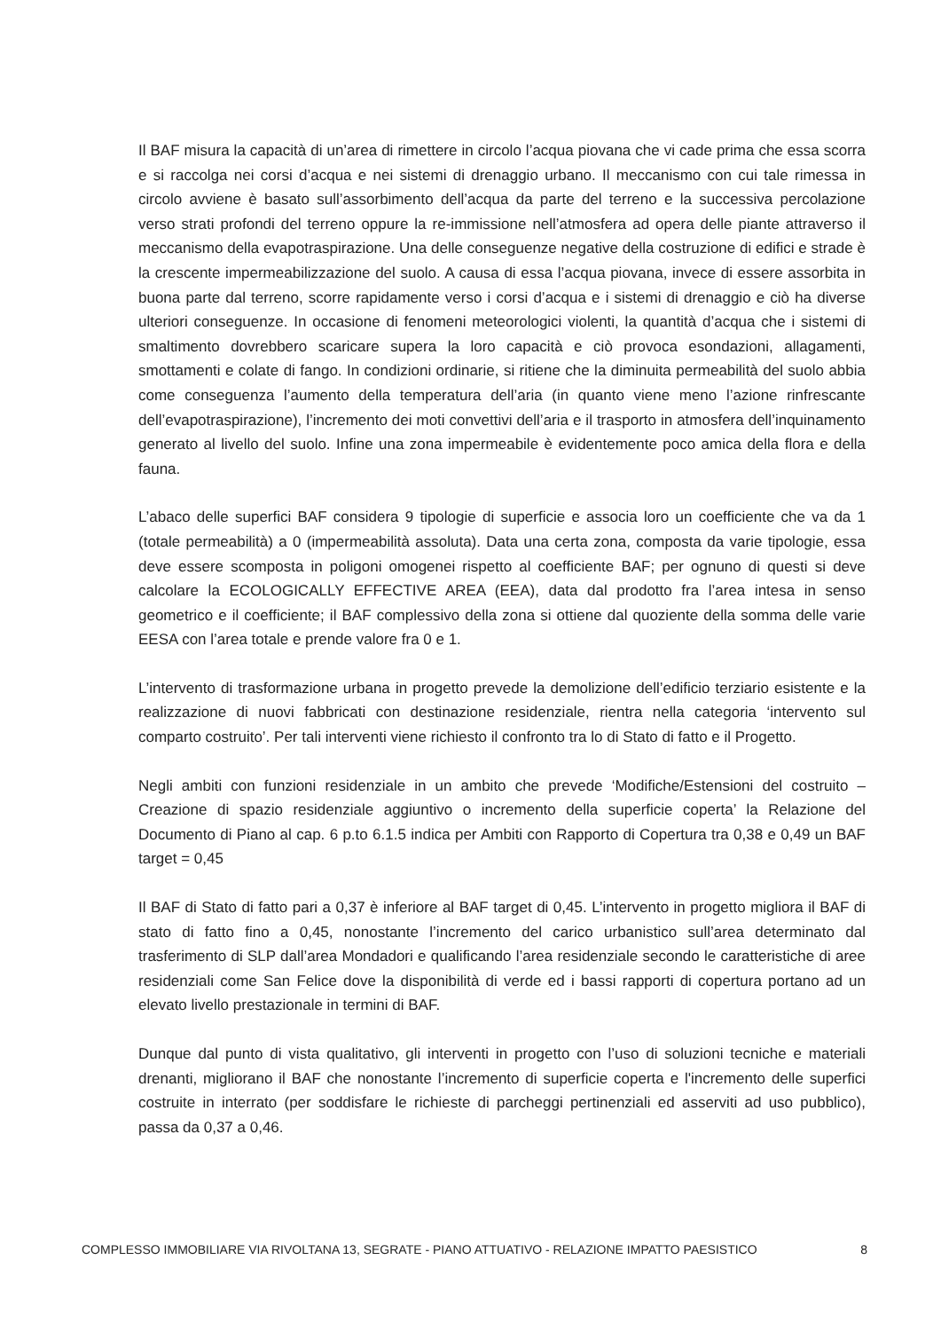Il BAF misura la capacità di un’area di rimettere in circolo l’acqua piovana che vi cade prima che essa scorra e si raccolga nei corsi d’acqua e nei sistemi di drenaggio urbano. Il meccanismo con cui tale rimessa in circolo avviene è basato sull’assorbimento dell’acqua da parte del terreno e la successiva percolazione verso strati profondi del terreno oppure la re-immissione nell’atmosfera ad opera delle piante attraverso il meccanismo della evapotraspirazione. Una delle conseguenze negative della costruzione di edifici e strade è la crescente impermeabilizzazione del suolo. A causa di essa l’acqua piovana, invece di essere assorbita in buona parte dal terreno, scorre rapidamente verso i corsi d’acqua e i sistemi di drenaggio e ciò ha diverse ulteriori conseguenze. In occasione di fenomeni meteorologici violenti, la quantità d’acqua che i sistemi di smaltimento dovrebbero scaricare supera la loro capacità e ciò provoca esondazioni, allagamenti, smottamenti e colate di fango. In condizioni ordinarie, si ritiene che la diminuita permeabilità del suolo abbia come conseguenza l’aumento della temperatura dell’aria (in quanto viene meno l’azione rinfrescante dell’evapotraspirazione), l’incremento dei moti convettivi dell’aria e il trasporto in atmosfera dell’inquinamento generato al livello del suolo. Infine una zona impermeabile è evidentemente poco amica della flora e della fauna.
L’abaco delle superfici BAF considera 9 tipologie di superficie e associa loro un coefficiente che va da 1 (totale permeabilità) a 0 (impermeabilità assoluta). Data una certa zona, composta da varie tipologie, essa deve essere scomposta in poligoni omogenei rispetto al coefficiente BAF; per ognuno di questi si deve calcolare la ECOLOGICALLY EFFECTIVE AREA (EEA), data dal prodotto fra l’area intesa in senso geometrico e il coefficiente; il BAF complessivo della zona si ottiene dal quoziente della somma delle varie EESA con l’area totale e prende valore fra 0 e 1.
L’intervento di trasformazione urbana in progetto prevede la demolizione dell’edificio terziario esistente e la realizzazione di nuovi fabbricati con destinazione residenziale, rientra nella categoria ‘intervento sul comparto costruito’. Per tali interventi viene richiesto il confronto tra lo di Stato di fatto e il Progetto.
Negli ambiti con funzioni residenziale in un ambito che prevede ‘Modifiche/Estensioni del costruito – Creazione di spazio residenziale aggiuntivo o incremento della superficie coperta’ la Relazione del Documento di Piano al cap. 6 p.to 6.1.5 indica per Ambiti con Rapporto di Copertura tra 0,38 e 0,49 un BAF target = 0,45
Il BAF di Stato di fatto pari a 0,37 è inferiore al BAF target di 0,45. L’intervento in progetto migliora il BAF di stato di fatto fino a 0,45, nonostante l’incremento del carico urbanistico sull’area determinato dal trasferimento di SLP dall’area Mondadori e qualificando l’area residenziale secondo le caratteristiche di aree residenziali come San Felice dove la disponibilità di verde ed i bassi rapporti di copertura portano ad un elevato livello prestazionale in termini di BAF.
Dunque dal punto di vista qualitativo, gli interventi in progetto con l’uso di soluzioni tecniche e materiali drenanti, migliorano il BAF che nonostante l’incremento di superficie coperta e l'incremento delle superfici costruite in interrato (per soddisfare le richieste di parcheggi pertinenziali ed asserviti ad uso pubblico), passa da 0,37 a 0,46.
COMPLESSO IMMOBILIARE VIA RIVOLTANA 13, SEGRATE - PIANO ATTUATIVO - RELAZIONE IMPATTO PAESISTICO 8